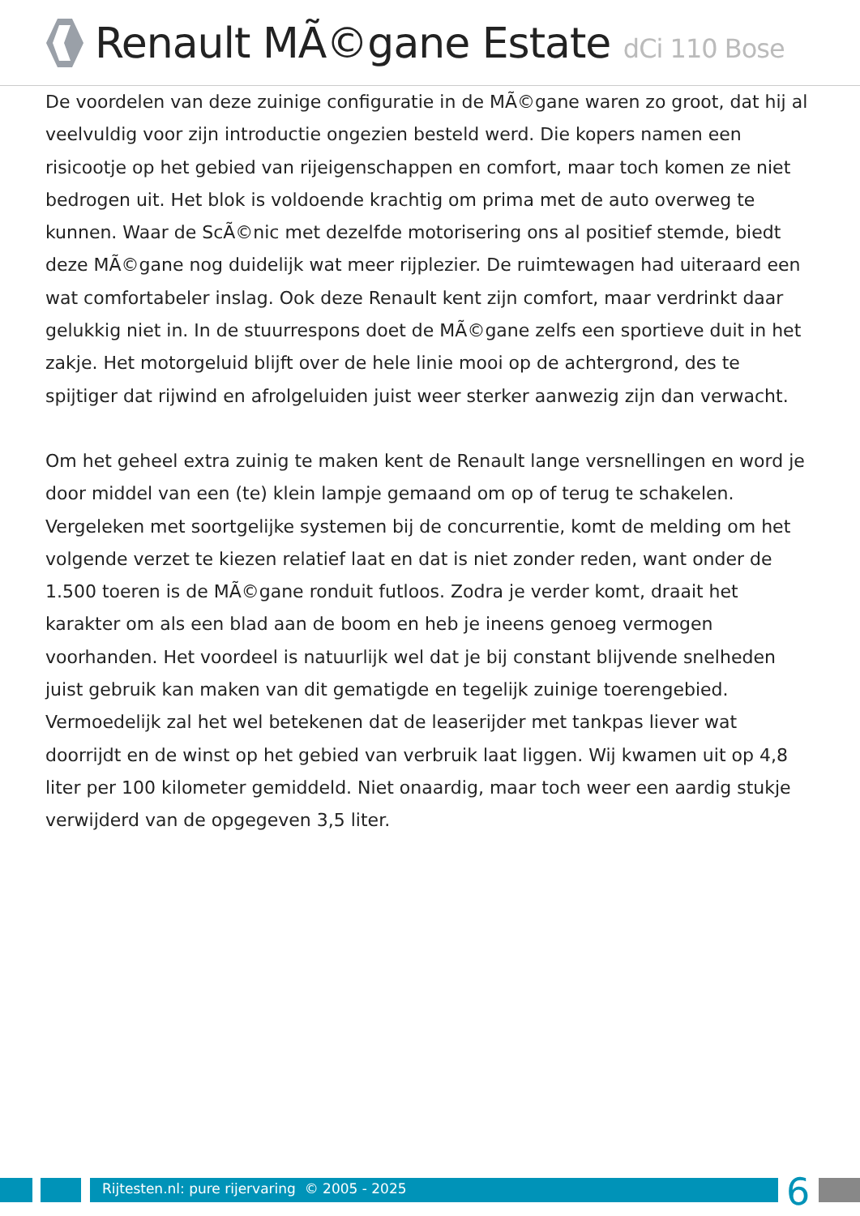Renault MÃ©gane Estate dCi 110 Bose
De voordelen van deze zuinige configuratie in de MÃ©gane waren zo groot, dat hij al veelvuldig voor zijn introductie ongezien besteld werd. Die kopers namen een risicootje op het gebied van rijeigenschappen en comfort, maar toch komen ze niet bedrogen uit. Het blok is voldoende krachtig om prima met de auto overweg te kunnen. Waar de ScÃ©nic met dezelfde motorisering ons al positief stemde, biedt deze MÃ©gane nog duidelijk wat meer rijplezier. De ruimtewagen had uiteraard een wat comfortabeler inslag. Ook deze Renault kent zijn comfort, maar verdrinkt daar gelukkig niet in. In de stuurrespons doet de MÃ©gane zelfs een sportieve duit in het zakje. Het motorgeluid blijft over de hele linie mooi op de achtergrond, des te spijtiger dat rijwind en afrolgeluiden juist weer sterker aanwezig zijn dan verwacht.
Om het geheel extra zuinig te maken kent de Renault lange versnellingen en word je door middel van een (te) klein lampje gemaand om op of terug te schakelen. Vergeleken met soortgelijke systemen bij de concurrentie, komt de melding om het volgende verzet te kiezen relatief laat en dat is niet zonder reden, want onder de 1.500 toeren is de MÃ©gane ronduit futloos. Zodra je verder komt, draait het karakter om als een blad aan de boom en heb je ineens genoeg vermogen voorhanden. Het voordeel is natuurlijk wel dat je bij constant blijvende snelheden juist gebruik kan maken van dit gematigde en tegelijk zuinige toerengebied. Vermoedelijk zal het wel betekenen dat de leaserijder met tankpas liever wat doorrijdt en de winst op het gebied van verbruik laat liggen. Wij kwamen uit op 4,8 liter per 100 kilometer gemiddeld. Niet onaardig, maar toch weer een aardig stukje verwijderd van de opgegeven 3,5 liter.
Rijtesten.nl: pure rijervaring © 2005 - 2025
6